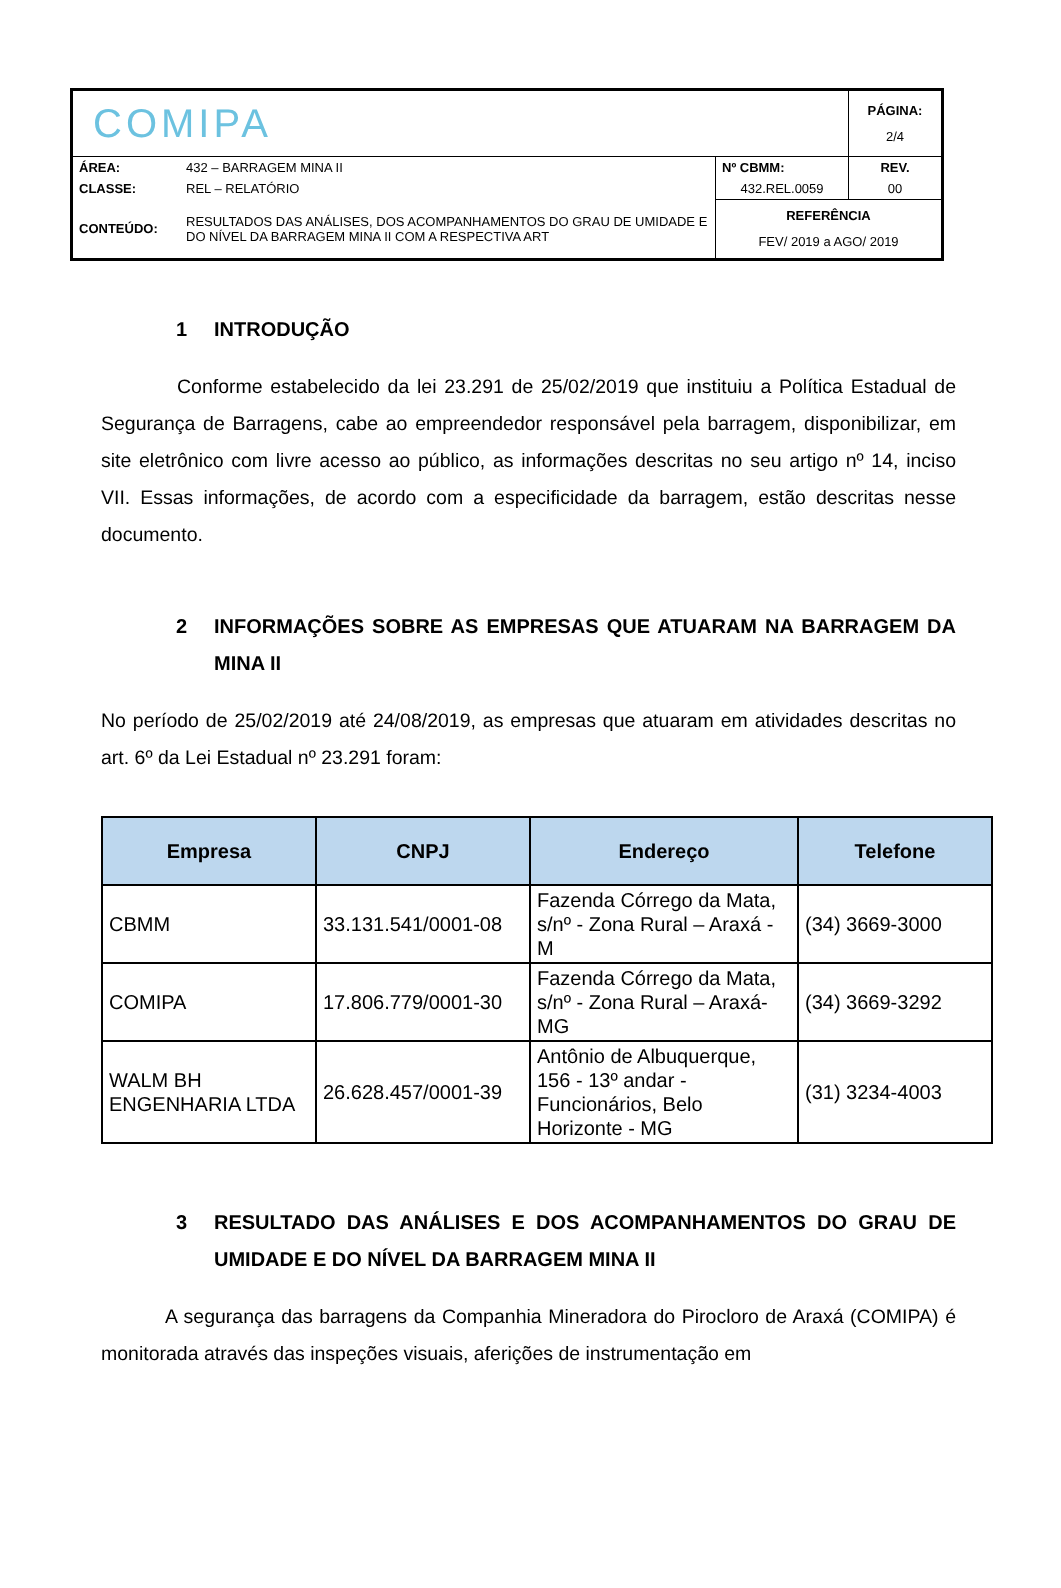| COMIPA | | | PÁGINA: 2/4 |
| ÁREA: | 432 – BARRAGEM MINA II | Nº CBMM: | REV. |
| CLASSE: | REL – RELATÓRIO | 432.REL.0059 | 00 |
| CONTEÚDO: | RESULTADOS DAS ANÁLISES, DOS ACOMPANHAMENTOS DO GRAU DE UMIDADE E DO NÍVEL DA BARRAGEM MINA II COM A RESPECTIVA ART | REFERÊNCIA FEV/ 2019 a AGO/ 2019 | |
1 INTRODUÇÃO
Conforme estabelecido da lei 23.291 de 25/02/2019 que instituiu a Política Estadual de Segurança de Barragens, cabe ao empreendedor responsável pela barragem, disponibilizar, em site eletrônico com livre acesso ao público, as informações descritas no seu artigo nº 14, inciso VII. Essas informações, de acordo com a especificidade da barragem, estão descritas nesse documento.
2 INFORMAÇÕES SOBRE AS EMPRESAS QUE ATUARAM NA BARRAGEM DA MINA II
No período de 25/02/2019 até 24/08/2019, as empresas que atuaram em atividades descritas no art. 6º da Lei Estadual nº 23.291 foram:
| Empresa | CNPJ | Endereço | Telefone |
| --- | --- | --- | --- |
| CBMM | 33.131.541/0001-08 | Fazenda Córrego da Mata, s/nº - Zona Rural – Araxá - M | (34) 3669-3000 |
| COMIPA | 17.806.779/0001-30 | Fazenda Córrego da Mata, s/nº - Zona Rural – Araxá-MG | (34) 3669-3292 |
| WALM BH ENGENHARIA LTDA | 26.628.457/0001-39 | Antônio de Albuquerque, 156 - 13º andar - Funcionários, Belo Horizonte - MG | (31) 3234-4003 |
3 RESULTADO DAS ANÁLISES E DOS ACOMPANHAMENTOS DO GRAU DE UMIDADE E DO NÍVEL DA BARRAGEM MINA II
A segurança das barragens da Companhia Mineradora do Pirocloro de Araxá (COMIPA) é monitorada através das inspeções visuais, aferições de instrumentação em